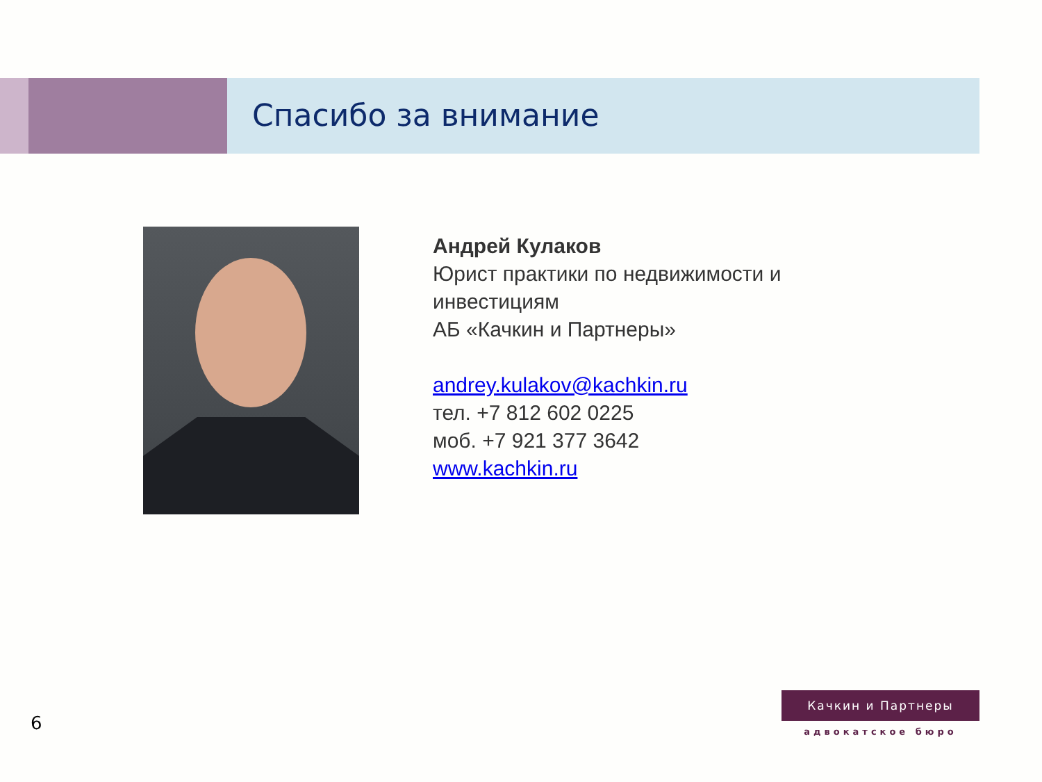Спасибо за внимание
Андрей Кулаков
Юрист практики по недвижимости и
инвестициям
АБ «Качкин и Партнеры»
andrey.kulakov@kachkin.ru
тел. +7 812 602 0225
моб. +7 921 377 3642
www.kachkin.ru
6
Качкин и Партнеры
адвокатское бюро